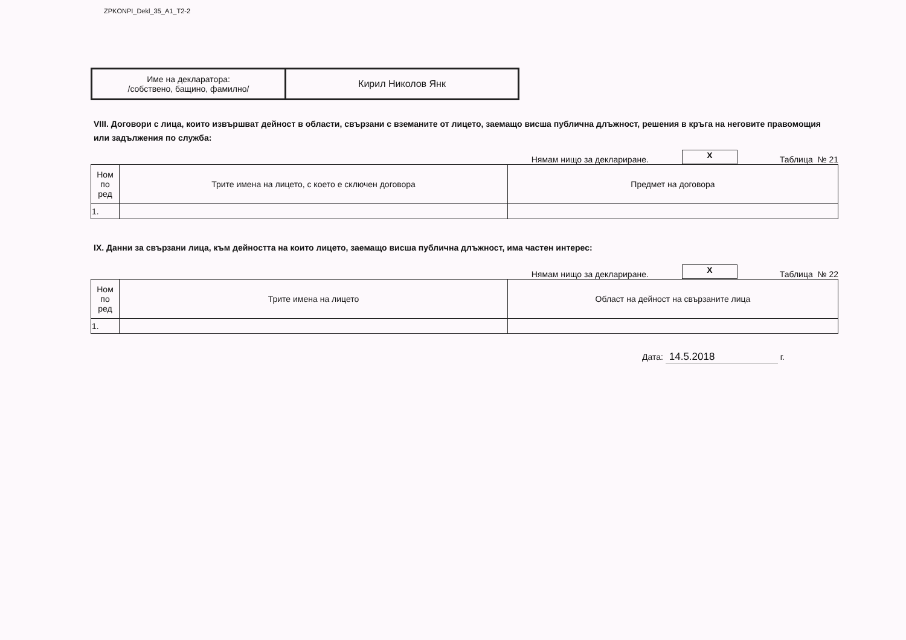ZPKONPI_Dekl_35_A1_T2-2
| Име на декларатора: /собствено, бащино, фамилно/ | Кирил Николов Янк |
VIII. Договори с лица, които извършват дейност в области, свързани с вземаните от лицето, заемащо висша публична длъжност, решения в кръга на неговите правомощия или задължения по служба:
Нямам нищо за деклариране.
X
Таблица № 21
| Ном по ред | Трите имена на лицето, с което е сключен договора | Предмет на договора |
| 1. | | |
IX. Данни за свързани лица, към дейността на които лицето, заемащо висша публична длъжност, има частен интерес:
Нямам нищо за деклариране.
X
Таблица № 22
| Ном по ред | Трите имена на лицето | Област на дейност на свързаните лица |
| 1. | | |
Дата: 14.5.2018 г.